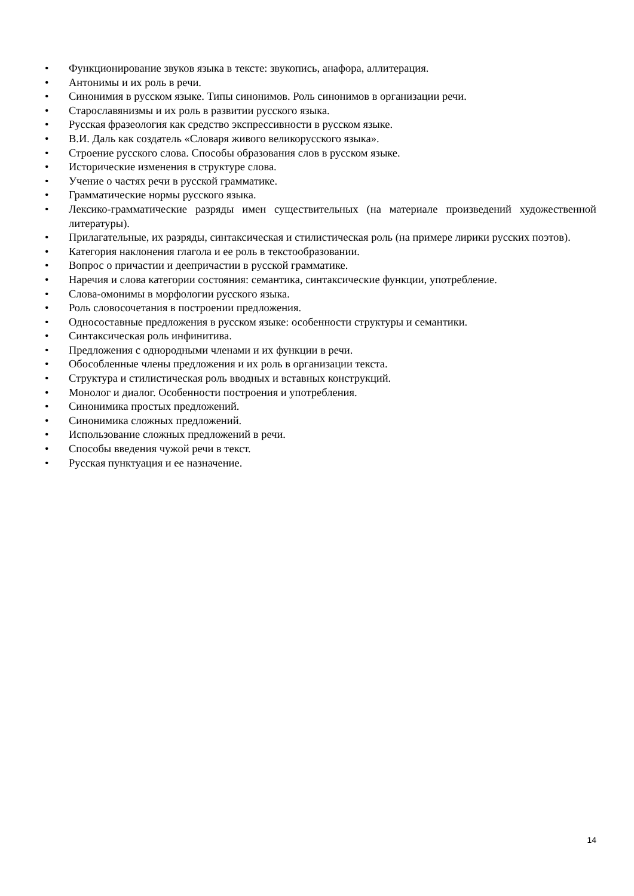• Функционирование звуков языка в тексте: звукопись, анафора, аллитерация.
• Антонимы и их роль в речи.
• Синонимия в русском языке. Типы синонимов. Роль синонимов в организации речи.
• Старославянизмы и их роль в развитии русского языка.
• Русская фразеология как средство экспрессивности в русском языке.
• В.И. Даль как создатель «Словаря живого великорусского языка».
• Строение русского слова. Способы образования слов в русском языке.
• Исторические изменения в структуре слова.
• Учение о частях речи в русской грамматике.
• Грамматические нормы русского языка.
• Лексико-грамматические разряды имен существительных (на материале произведений художественной литературы).
• Прилагательные, их разряды, синтаксическая и стилистическая роль (на примере лирики русских поэтов).
• Категория наклонения глагола и ее роль в текстообразовании.
• Вопрос о причастии и деепричастии в русской грамматике.
• Наречия и слова категории состояния: семантика, синтаксические функции, употребление.
• Слова-омонимы в морфологии русского языка.
• Роль словосочетания в построении предложения.
• Односоставные предложения в русском языке: особенности структуры и семантики.
• Синтаксическая роль инфинитива.
• Предложения с однородными членами и их функции в речи.
• Обособленные члены предложения и их роль в организации текста.
• Структура и стилистическая роль вводных и вставных конструкций.
• Монолог и диалог. Особенности построения и употребления.
• Синонимика простых предложений.
• Синонимика сложных предложений.
• Использование сложных предложений в речи.
• Способы введения чужой речи в текст.
• Русская пунктуация и ее назначение.
14